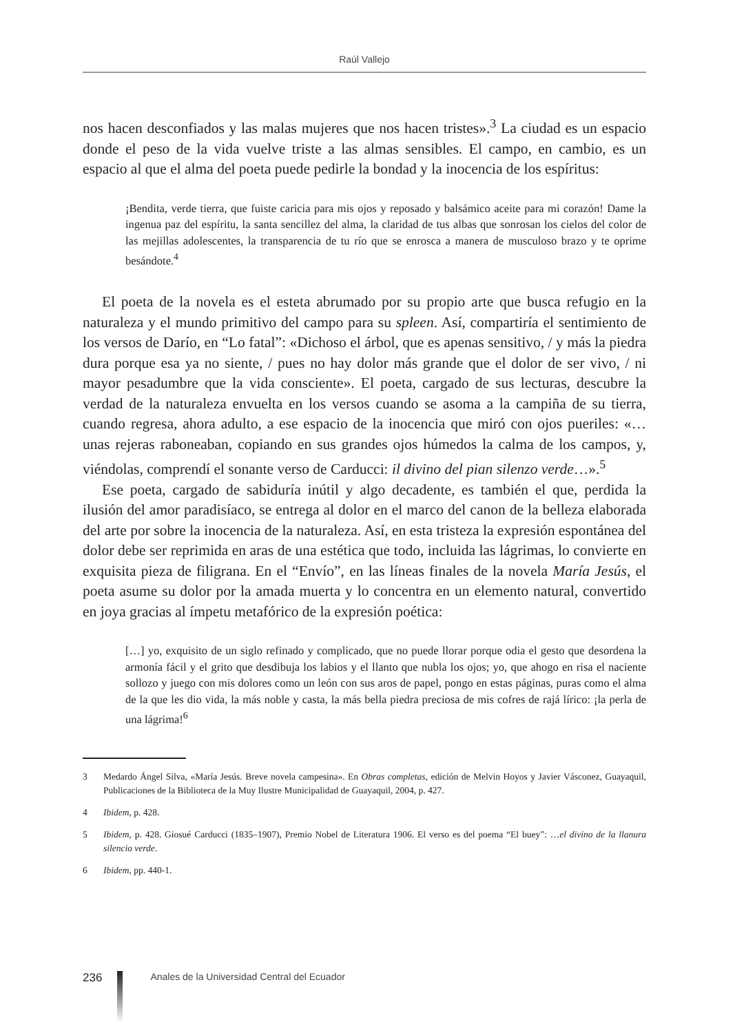Raúl Vallejo
nos hacen desconfiados y las malas mujeres que nos hacen tristes».<sup>3</sup> La ciudad es un espacio donde el peso de la vida vuelve triste a las almas sensibles. El campo, en cambio, es un espacio al que el alma del poeta puede pedirle la bondad y la inocencia de los espíritus:
¡Bendita, verde tierra, que fuiste caricia para mis ojos y reposado y balsámico aceite para mi corazón! Dame la ingenua paz del espíritu, la santa sencillez del alma, la claridad de tus albas que sonrosan los cielos del color de las mejillas adolescentes, la transparencia de tu río que se enrosca a manera de musculoso brazo y te oprime besándote.<sup>4</sup>
El poeta de la novela es el esteta abrumado por su propio arte que busca refugio en la naturaleza y el mundo primitivo del campo para su spleen. Así, compartiría el sentimiento de los versos de Darío, en “Lo fatal”: «Dichoso el árbol, que es apenas sensitivo, / y más la piedra dura porque esa ya no siente, / pues no hay dolor más grande que el dolor de ser vivo, / ni mayor pesadumbre que la vida consciente». El poeta, cargado de sus lecturas, descubre la verdad de la naturaleza envuelta en los versos cuando se asoma a la campiña de su tierra, cuando regresa, ahora adulto, a ese espacio de la inocencia que miró con ojos pueriles: «… unas rejeras raboneaban, copiando en sus grandes ojos húmedos la calma de los campos, y, viéndolas, comprendí el sonante verso de Carducci: il divino del pian silenzo verde…».<sup>5</sup>
Ese poeta, cargado de sabiduría inútil y algo decadente, es también el que, perdida la ilusión del amor paradisíaco, se entrega al dolor en el marco del canon de la belleza elaborada del arte por sobre la inocencia de la naturaleza. Así, en esta tristeza la expresión espontánea del dolor debe ser reprimida en aras de una estética que todo, incluida las lágrimas, lo convierte en exquisita pieza de filigrana. En el “Envío”, en las líneas finales de la novela María Jesús, el poeta asume su dolor por la amada muerta y lo concentra en un elemento natural, convertido en joya gracias al ímpetu metafórico de la expresión poética:
[…] yo, exquisito de un siglo refinado y complicado, que no puede llorar porque odia el gesto que desordena la armonía fácil y el grito que desdibuja los labios y el llanto que nubla los ojos; yo, que ahogo en risa el naciente sollozo y juego con mis dolores como un león con sus aros de papel, pongo en estas páginas, puras como el alma de la que les dio vida, la más noble y casta, la más bella piedra preciosa de mis cofres de rajá lírico: ¡la perla de una lágrima!<sup>6</sup>
3
Medardo Ángel Silva, «María Jesús. Breve novela campesina». En Obras completas, edición de Melvin Hoyos y Javier Vásconez, Guayaquil, Publicaciones de la Biblioteca de la Muy Ilustre Municipalidad de Guayaquil, 2004, p. 427.
4
Ibidem, p. 428.
5
Ibidem, p. 428. Giosué Carducci (1835–1907), Premio Nobel de Literatura 1906. El verso es del poema “El buey”: …el divino de la llanura silencio verde.
6
Ibidem, pp. 440-1.
236
Anales de la Universidad Central del Ecuador